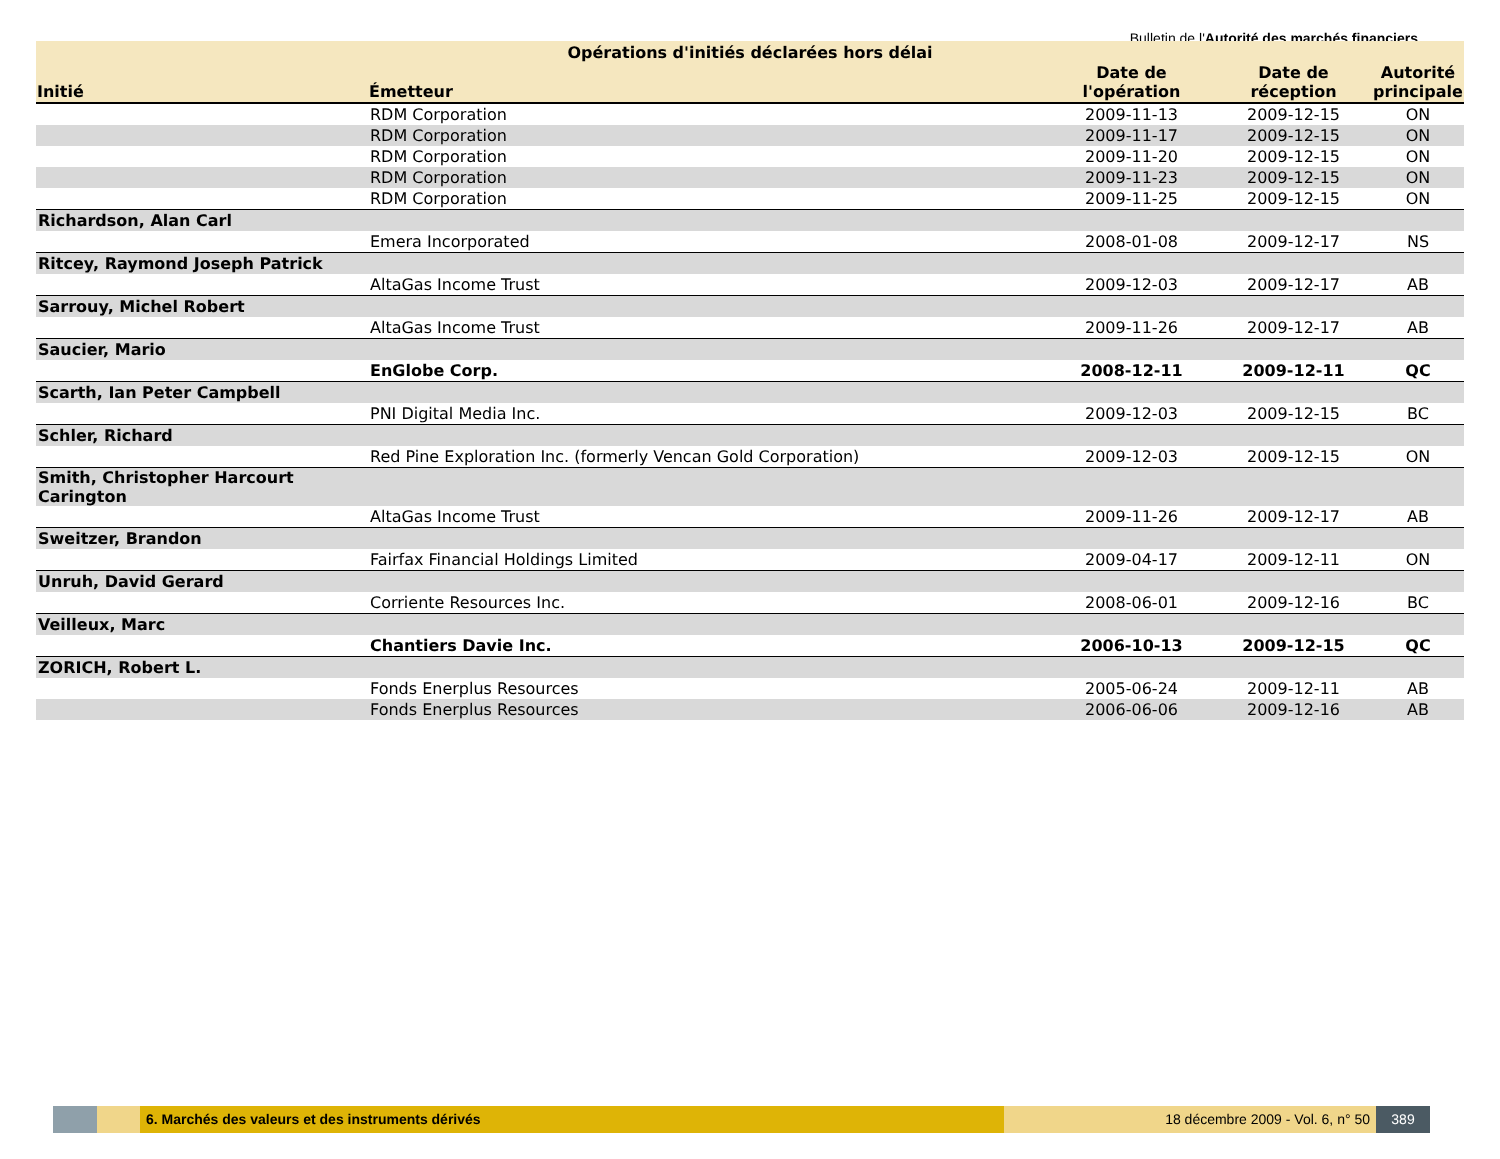Bulletin de l'Autorité des marchés financiers
Opérations d'initiés déclarées hors délai
| Initié | Émetteur | Date de l'opération | Date de réception | Autorité principale |
| --- | --- | --- | --- | --- |
| | RDM Corporation | 2009-11-13 | 2009-12-15 | ON |
| | RDM Corporation | 2009-11-17 | 2009-12-15 | ON |
| | RDM Corporation | 2009-11-20 | 2009-12-15 | ON |
| | RDM Corporation | 2009-11-23 | 2009-12-15 | ON |
| | RDM Corporation | 2009-11-25 | 2009-12-15 | ON |
| Richardson, Alan Carl | | | | |
| | Emera Incorporated | 2008-01-08 | 2009-12-17 | NS |
| Ritcey, Raymond Joseph Patrick | | | | |
| | AltaGas Income Trust | 2009-12-03 | 2009-12-17 | AB |
| Sarrouy, Michel Robert | | | | |
| | AltaGas Income Trust | 2009-11-26 | 2009-12-17 | AB |
| Saucier, Mario | | | | |
| | EnGlobe Corp. | 2008-12-11 | 2009-12-11 | QC |
| Scarth, Ian Peter Campbell | | | | |
| | PNI Digital Media Inc. | 2009-12-03 | 2009-12-15 | BC |
| Schler, Richard | | | | |
| | Red Pine Exploration Inc. (formerly Vencan Gold Corporation) | 2009-12-03 | 2009-12-15 | ON |
| Smith, Christopher Harcourt Carington | | | | |
| | AltaGas Income Trust | 2009-11-26 | 2009-12-17 | AB |
| Sweitzer, Brandon | | | | |
| | Fairfax Financial Holdings Limited | 2009-04-17 | 2009-12-11 | ON |
| Unruh, David Gerard | | | | |
| | Corriente Resources Inc. | 2008-06-01 | 2009-12-16 | BC |
| Veilleux, Marc | | | | |
| | Chantiers Davie Inc. | 2006-10-13 | 2009-12-15 | QC |
| ZORICH, Robert L. | | | | |
| | Fonds Enerplus Resources | 2005-06-24 | 2009-12-11 | AB |
| | Fonds Enerplus Resources | 2006-06-06 | 2009-12-16 | AB |
6. Marchés des valeurs et des instruments dérivés 18 décembre 2009 - Vol. 6, n° 50
389